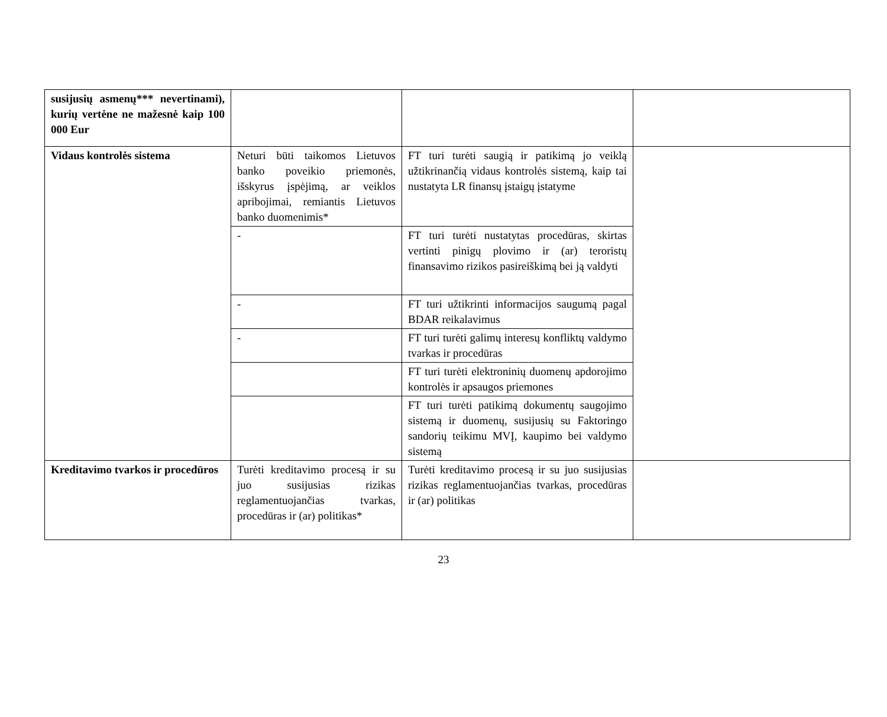| susijusių asmenų*** nevertinami), kurių vertėne ne mažesnė kaip 100 000 Eur | | | |
| Vidaus kontrolės sistema | Neturi būti taikomos Lietuvos banko poveikio priemonės, išskyrus įspėjimą, ar veiklos apribojimai, remiantis Lietuvos banko duomenimis* | FT turi turėti saugią ir patikimą jo veiklą užtikrinančią vidaus kontrolės sistemą, kaip tai nustatyta LR finansų įstaigų įstatyme | |
| | - | FT turi turėti nustatytas procedūras, skirtas vertinti pinigų plovimo ir (ar) teroristų finansavimo rizikos pasireiškimą bei ją valdyti | |
| | - | FT turi užtikrinti informacijos saugumą pagal BDAR reikalavimus | |
| | - | FT turi turėti galimų interesų konfliktų valdymo tvarkas ir procedūras | |
| | | FT turi turėti elektroninių duomenų apdorojimo kontrolės ir apsaugos priemones | |
| | | FT turi turėti patikimą dokumentų saugojimo sistemą ir duomenų, susijusių su Faktoringo sandorių teikimu MVĮ, kaupimo bei valdymo sistemą | |
| Kreditavimo tvarkos ir procedūros | Turėti kreditavimo procesą ir su juo susijusias rizikas reglamentuojančias tvarkas, procedūras ir (ar) politikas* | Turėti kreditavimo procesą ir su juo susijusias rizikas reglamentuojančias tvarkas, procedūras ir (ar) politikas | |
23